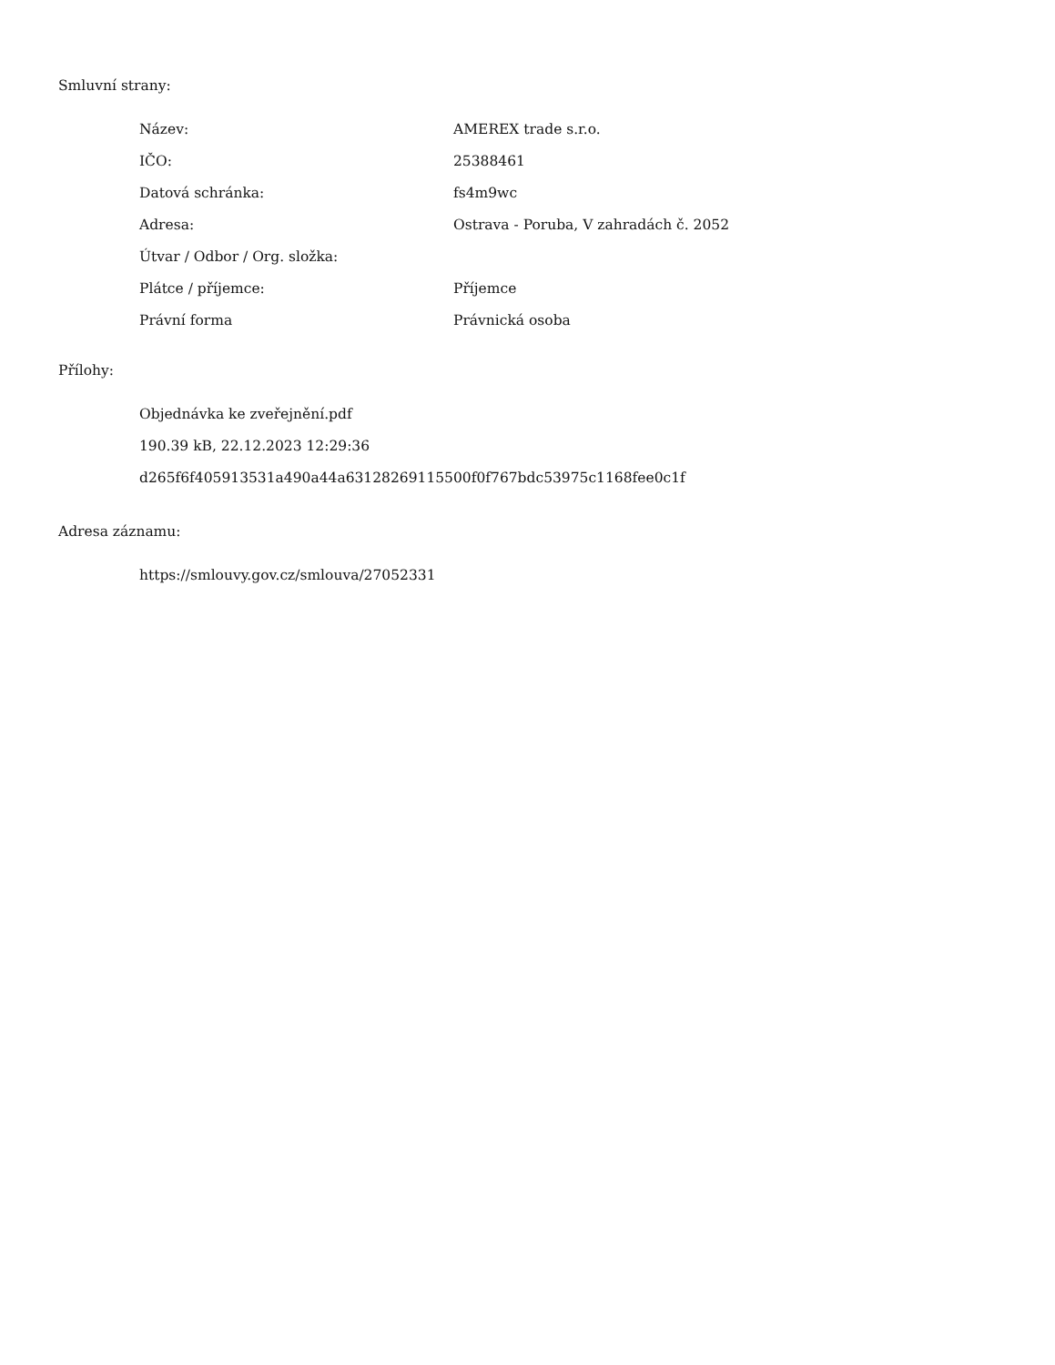Smluvní strany:
| Název: | AMEREX trade s.r.o. |
| IČO: | 25388461 |
| Datová schránka: | fs4m9wc |
| Adresa: | Ostrava - Poruba, V zahradách č. 2052 |
| Útvar / Odbor / Org. složka: | |
| Plátce / příjemce: | Příjemce |
| Právní forma | Právnická osoba |
Přílohy:
Objednávka ke zveřejnění.pdf
190.39 kB, 22.12.2023 12:29:36
d265f6f405913531a490a44a63128269115500f0f767bdc53975c1168fee0c1f
Adresa záznamu:
https://smlouvy.gov.cz/smlouva/27052331